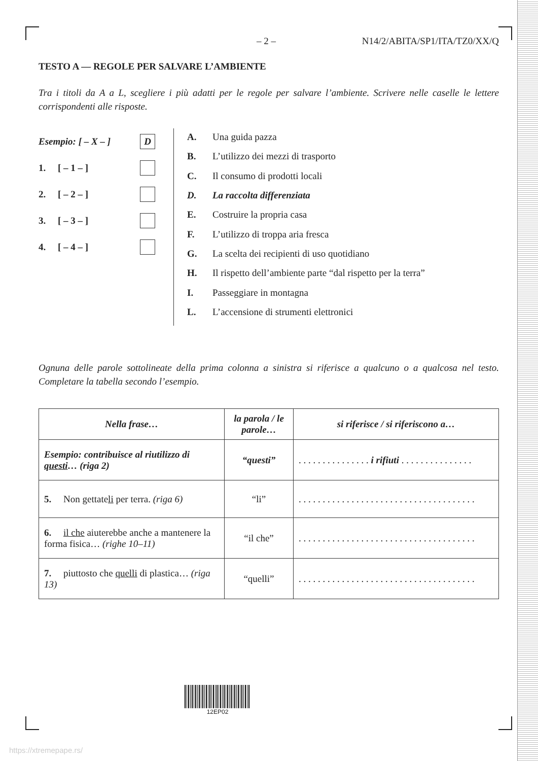– 2 – N14/2/ABITA/SP1/ITA/TZ0/XX/Q
TESTO A — REGOLE PER SALVARE L’AMBIENTE
Tra i titoli da A a L, scegliere i più adatti per le regole per salvare l’ambiente. Scrivere nelle caselle le lettere corrispondenti alle risposte.
Esempio: [ – X – ] D
1. [ – 1 – ]
2. [ – 2 – ]
3. [ – 3 – ]
4. [ – 4 – ]
A. Una guida pazza
B. L’utilizzo dei mezzi di trasporto
C. Il consumo di prodotti locali
D. La raccolta differenziata
E. Costruire la propria casa
F. L’utilizzo di troppa aria fresca
G. La scelta dei recipienti di uso quotidiano
H. Il rispetto dell’ambiente parte “dal rispetto per la terra”
I. Passeggiare in montagna
L. L’accensione di strumenti elettronici
Ognuna delle parole sottolineate della prima colonna a sinistra si riferisce a qualcuno o a qualcosa nel testo. Completare la tabella secondo l’esempio.
| Nella frase… | la parola / le parole… | si riferisce / si riferiscono a… |
| --- | --- | --- |
| Esempio: contribuisce al riutilizzo di questi … (riga 2) | “questi” | . . . . . . . . . . . . . . . i rifiuti . . . . . . . . . . . . . . . |
| 5. Non gettate li per terra. (riga 6) | “li” | . . . . . . . . . . . . . . . . . . . . . . . . . . . . . . . . . . . . . |
| 6. il che aiuterebbe anche a mantenere la forma fisica… (righe 10–11) | “il che” | . . . . . . . . . . . . . . . . . . . . . . . . . . . . . . . . . . . . . |
| 7. piuttosto che quelli di plastica… (riga 13) | “quelli” | . . . . . . . . . . . . . . . . . . . . . . . . . . . . . . . . . . . . . |
12EP02
https://xtremepape.rs/